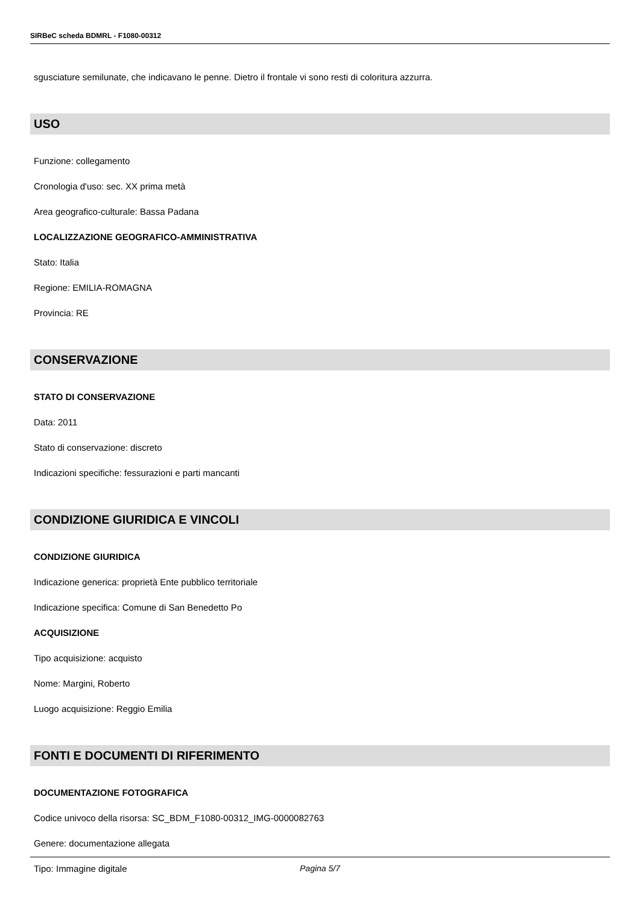SIRBeC scheda BDMRL - F1080-00312
sgusciature semilunate, che indicavano le penne. Dietro il frontale vi sono resti di coloritura azzurra.
USO
Funzione: collegamento
Cronologia d'uso: sec. XX prima metà
Area geografico-culturale: Bassa Padana
LOCALIZZAZIONE GEOGRAFICO-AMMINISTRATIVA
Stato: Italia
Regione: EMILIA-ROMAGNA
Provincia: RE
CONSERVAZIONE
STATO DI CONSERVAZIONE
Data: 2011
Stato di conservazione: discreto
Indicazioni specifiche: fessurazioni e parti mancanti
CONDIZIONE GIURIDICA E VINCOLI
CONDIZIONE GIURIDICA
Indicazione generica: proprietà Ente pubblico territoriale
Indicazione specifica: Comune di San Benedetto Po
ACQUISIZIONE
Tipo acquisizione: acquisto
Nome: Margini, Roberto
Luogo acquisizione: Reggio Emilia
FONTI E DOCUMENTI DI RIFERIMENTO
DOCUMENTAZIONE FOTOGRAFICA
Codice univoco della risorsa: SC_BDM_F1080-00312_IMG-0000082763
Genere: documentazione allegata
Tipo: Immagine digitale
Pagina 5/7